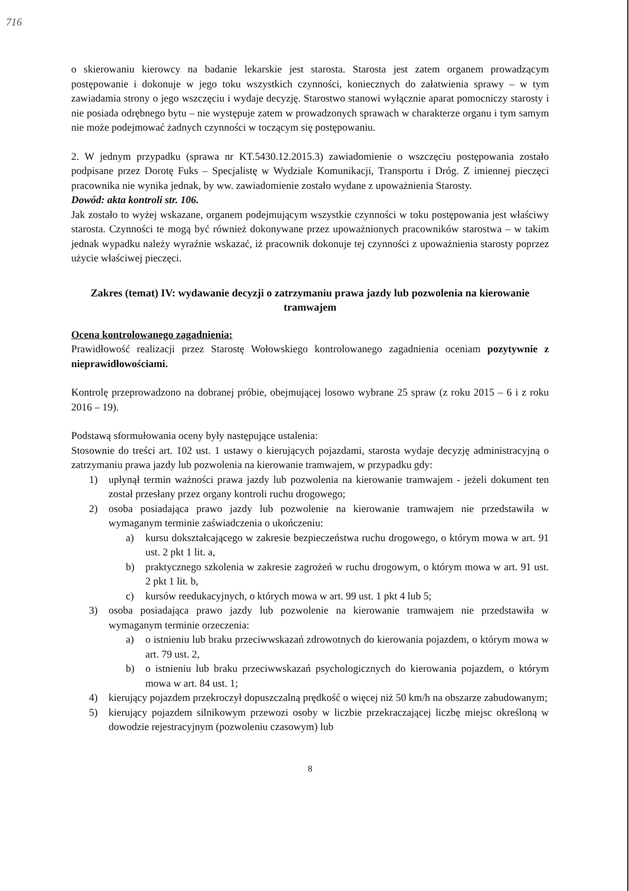716
o skierowaniu kierowcy na badanie lekarskie jest starosta. Starosta jest zatem organem prowadzącym postępowanie i dokonuje w jego toku wszystkich czynności, koniecznych do załatwienia sprawy – w tym zawiadamia strony o jego wszczęciu i wydaje decyzję. Starostwo stanowi wyłącznie aparat pomocniczy starosty i nie posiada odrębnego bytu – nie występuje zatem w prowadzonych sprawach w charakterze organu i tym samym nie może podejmować żadnych czynności w toczącym się postępowaniu.
2. W jednym przypadku (sprawa nr KT.5430.12.2015.3) zawiadomienie o wszczęciu postępowania zostało podpisane przez Dorotę Fuks – Specjalistę w Wydziale Komunikacji, Transportu i Dróg. Z imiennej pieczęci pracownika nie wynika jednak, by ww. zawiadomienie zostało wydane z upoważnienia Starosty.
Dowód: akta kontroli str. 106.
Jak zostało to wyżej wskazane, organem podejmującym wszystkie czynności w toku postępowania jest właściwy starosta. Czynności te mogą być również dokonywane przez upoważnionych pracowników starostwa – w takim jednak wypadku należy wyraźnie wskazać, iż pracownik dokonuje tej czynności z upoważnienia starosty poprzez użycie właściwej pieczęci.
Zakres (temat) IV: wydawanie decyzji o zatrzymaniu prawa jazdy lub pozwolenia na kierowanie tramwajem
Ocena kontrolowanego zagadnienia:
Prawidłowość realizacji przez Starostę Wołowskiego kontrolowanego zagadnienia oceniam pozytywnie z nieprawidłowościami.
Kontrolę przeprowadzono na dobranej próbie, obejmującej losowo wybrane 25 spraw (z roku 2015 – 6 i z roku 2016 – 19).
Podstawą sformułowania oceny były następujące ustalenia:
Stosownie do treści art. 102 ust. 1 ustawy o kierujących pojazdami, starosta wydaje decyzję administracyjną o zatrzymaniu prawa jazdy lub pozwolenia na kierowanie tramwajem, w przypadku gdy:
1) upłynął termin ważności prawa jazdy lub pozwolenia na kierowanie tramwajem - jeżeli dokument ten został przesłany przez organy kontroli ruchu drogowego;
2) osoba posiadająca prawo jazdy lub pozwolenie na kierowanie tramwajem nie przedstawiła w wymaganym terminie zaświadczenia o ukończeniu:
a) kursu dokształcającego w zakresie bezpieczeństwa ruchu drogowego, o którym mowa w art. 91 ust. 2 pkt 1 lit. a,
b) praktycznego szkolenia w zakresie zagrożeń w ruchu drogowym, o którym mowa w art. 91 ust. 2 pkt 1 lit. b,
c) kursów reedukacyjnych, o których mowa w art. 99 ust. 1 pkt 4 lub 5;
3) osoba posiadająca prawo jazdy lub pozwolenie na kierowanie tramwajem nie przedstawiła w wymaganym terminie orzeczenia:
a) o istnieniu lub braku przeciwwskazań zdrowotnych do kierowania pojazdem, o którym mowa w art. 79 ust. 2,
b) o istnieniu lub braku przeciwwskazań psychologicznych do kierowania pojazdem, o którym mowa w art. 84 ust. 1;
4) kierujący pojazdem przekroczył dopuszczalną prędkość o więcej niż 50 km/h na obszarze zabudowanym;
5) kierujący pojazdem silnikowym przewozi osoby w liczbie przekraczającej liczbę miejsc określoną w dowodzie rejestracyjnym (pozwoleniu czasowym) lub
8